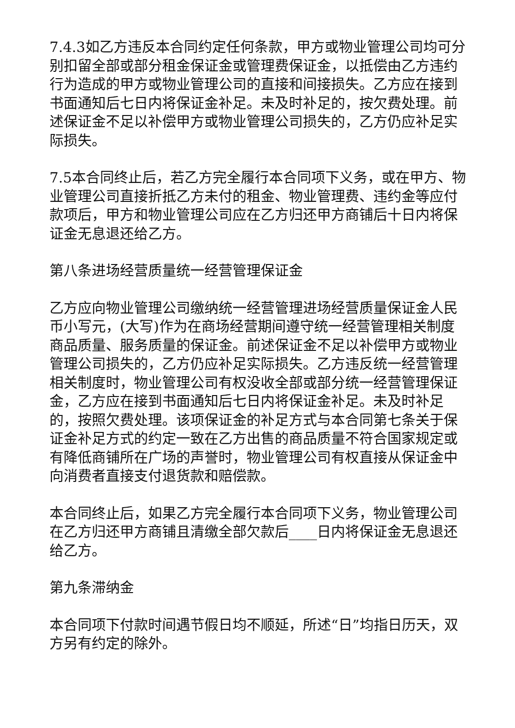7.4.3如乙方违反本合同约定任何条款，甲方或物业管理公司均可分别扣留全部或部分租金保证金或管理费保证金，以抵偿由乙方违约行为造成的甲方或物业管理公司的直接和间接损失。乙方应在接到书面通知后七日内将保证金补足。未及时补足的，按欠费处理。前述保证金不足以补偿甲方或物业管理公司损失的，乙方仍应补足实际损失。
7.5本合同终止后，若乙方完全履行本合同项下义务，或在甲方、物业管理公司直接折抵乙方未付的租金、物业管理费、违约金等应付款项后，甲方和物业管理公司应在乙方归还甲方商铺后十日内将保证金无息退还给乙方。
第八条进场经营质量统一经营管理保证金
乙方应向物业管理公司缴纳统一经营管理进场经营质量保证金人民币小写元，(大写)作为在商场经营期间遵守统一经营管理相关制度商品质量、服务质量的保证金。前述保证金不足以补偿甲方或物业管理公司损失的，乙方仍应补足实际损失。乙方违反统一经营管理相关制度时，物业管理公司有权没收全部或部分统一经营管理保证金，乙方应在接到书面通知后七日内将保证金补足。未及时补足的，按照欠费处理。该项保证金的补足方式与本合同第七条关于保证金补足方式的约定一致在乙方出售的商品质量不符合国家规定或有降低商铺所在广场的声誉时，物业管理公司有权直接从保证金中向消费者直接支付退货款和赔偿款。
本合同终止后，如果乙方完全履行本合同项下义务，物业管理公司在乙方归还甲方商铺且清缴全部欠款后____日内将保证金无息退还给乙方。
第九条滞纳金
本合同项下付款时间遇节假日均不顺延，所述“日”均指日历天，双方另有约定的除外。